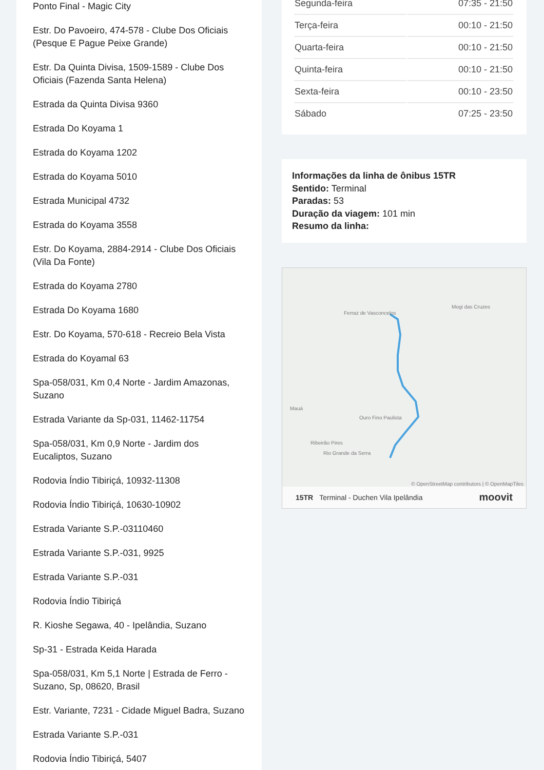Ponto Final - Magic City
Estr. Do Pavoeiro, 474-578 - Clube Dos Oficiais (Pesque E Pague Peixe Grande)
Estr. Da Quinta Divisa, 1509-1589 - Clube Dos Oficiais (Fazenda Santa Helena)
Estrada da Quinta Divisa 9360
Estrada Do Koyama 1
Estrada do Koyama 1202
Estrada do Koyama 5010
Estrada Municipal 4732
Estrada do Koyama 3558
Estr. Do Koyama, 2884-2914 - Clube Dos Oficiais (Vila Da Fonte)
Estrada do Koyama 2780
Estrada Do Koyama 1680
Estr. Do Koyama, 570-618 - Recreio Bela Vista
Estrada do Koyamal 63
Spa-058/031, Km 0,4 Norte - Jardim Amazonas, Suzano
Estrada Variante da Sp-031, 11462-11754
Spa-058/031, Km 0,9 Norte - Jardim dos Eucaliptos, Suzano
Rodovia Índio Tibiriçá, 10932-11308
Rodovia Índio Tibiriçá, 10630-10902
Estrada Variante S.P.-03110460
Estrada Variante S.P.-031, 9925
Estrada Variante S.P.-031
Rodovia Índio Tibiriçá
R. Kioshe Segawa, 40 - Ipelândia, Suzano
Sp-31 - Estrada Keida Harada
Spa-058/031, Km 5,1 Norte | Estrada de Ferro - Suzano, Sp, 08620, Brasil
Estr. Variante, 7231 - Cidade Miguel Badra, Suzano
Estrada Variante S.P.-031
Rodovia Índio Tibiriçá, 5407
| Segunda-feira | 07:35 - 21:50 |
| Terça-feira | 00:10 - 21:50 |
| Quarta-feira | 00:10 - 21:50 |
| Quinta-feira | 00:10 - 21:50 |
| Sexta-feira | 00:10 - 23:50 |
| Sábado | 07:25 - 23:50 |
Informações da linha de ônibus 15TR
Sentido: Terminal
Paradas: 53
Duração da viagem: 101 min
Resumo da linha:
Ferraz de Vasconcelos
Mogi das Cruzes
Mauá
Ouro Fino Paulista
Ribeirão Pires
Rio Grande da Serra
© OpenStreetMap contributors | © OpenMapTiles
15TR Terminal - Duchen Vila Ipelândia moovit